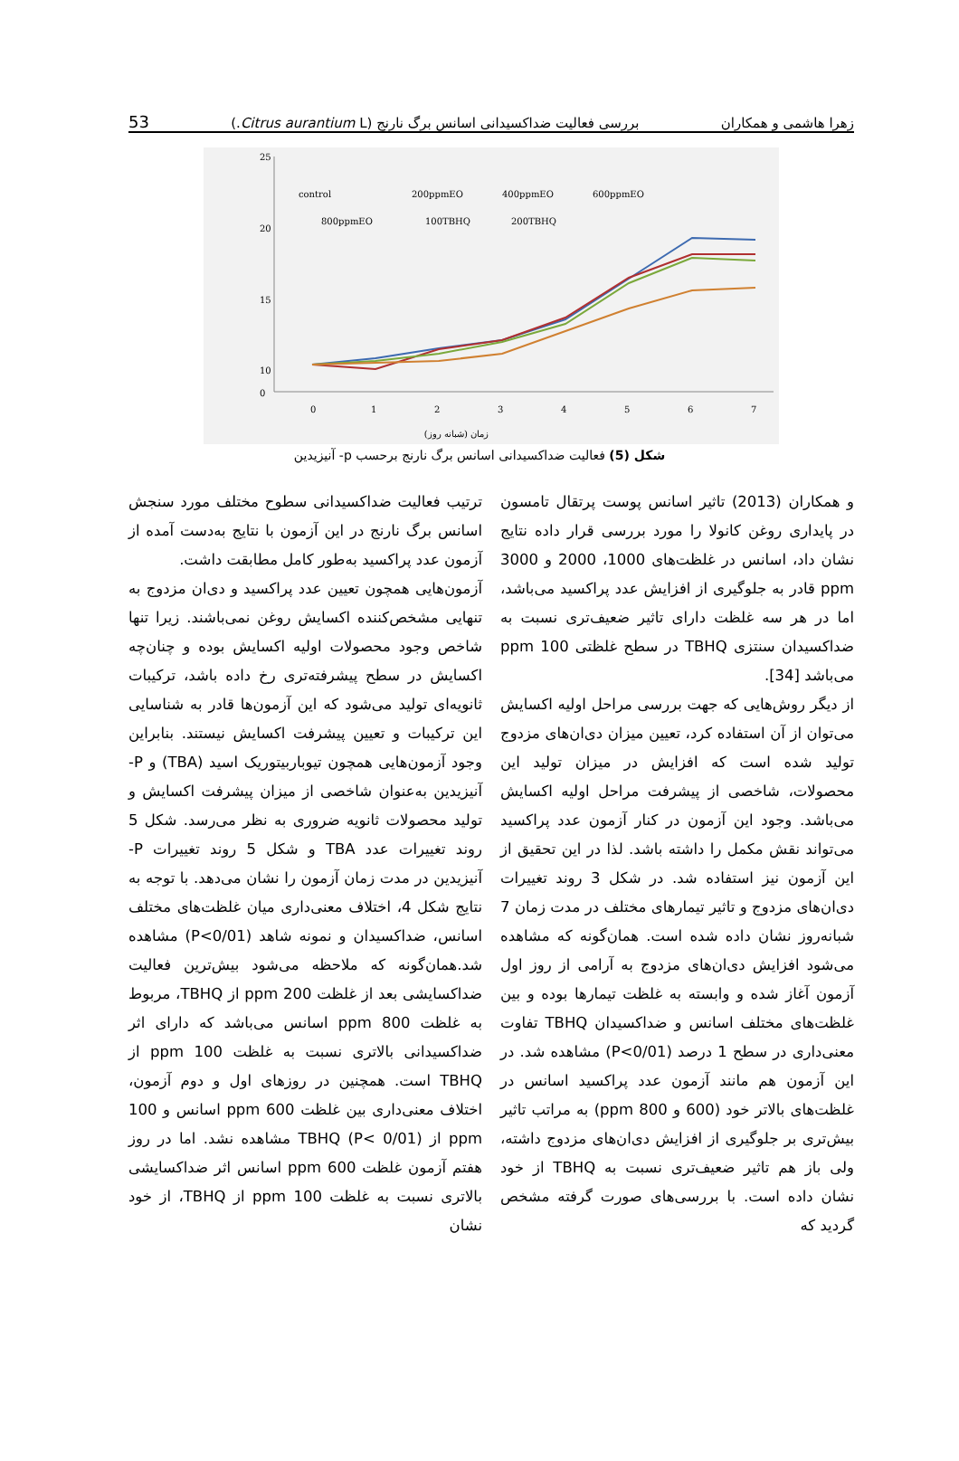53 بررسی فعالیت ضداکسیدانی اسانس برگ نارنج (Citrus aurantium L.) زهرا هاشمی و همکاران
25
20
15
10
0
0
1
2
3
4
5
6
7
control
200ppmEO
400ppmEO
600ppmEO
800ppmEO
100TBHQ
200TBHQ
زمان (شبانه روز)
شکل (5) فعالیت ضداکسیدانی اسانس برگ نارنج برحسب p- آنیزیدین
و همکاران (2013) تاثیر اسانس پوست پرتقال تامسون در پایداری روغن کانولا را مورد بررسی قرار داده نتایج نشان داد، اسانس در غلظت‌های 1000، 2000 و 3000 ppm قادر به جلوگیری از افزایش عدد پراکسید می‌باشد، اما در هر سه غلظت دارای تاثیر ضعیف‌تری نسبت به ضداکسیدان سنتزی TBHQ در سطح غلظتی 100 ppm می‌باشد [34].
از دیگر روش‌هایی که جهت بررسی مراحل اولیه اکسایش می‌توان از آن استفاده کرد، تعیین میزان دی‌ان‌های مزدوج تولید شده است که افزایش در میزان تولید این محصولات، شاخصی از پیشرفت مراحل اولیه اکسایش می‌باشد. وجود این آزمون در کنار آزمون عدد پراکسید می‌تواند نقش مکمل را داشته باشد. لذا در این تحقیق از این آزمون نیز استفاده شد. در شکل 3 روند تغییرات دی‌ان‌های مزدوج و تاثیر تیمارهای مختلف در مدت زمان 7 شبانه‌روز نشان داده شده است. همان‌گونه که مشاهده می‌شود افزایش دی‌ان‌های مزدوج به آرامی از روز اول آزمون آغاز شده و وابسته به غلظت تیمارها بوده و بین غلظت‌های مختلف اسانس و ضداکسیدان TBHQ تفاوت معنی‌داری در سطح 1 درصد (P<0/01) مشاهده شد. در این آزمون هم مانند آزمون عدد پراکسید اسانس در غلظت‌های بالاتر خود (600 و 800 ppm) به مراتب تاثیر بیش‌تری بر جلوگیری از افزایش دی‌ان‌های مزدوج داشته، ولی باز هم تاثیر ضعیف‌تری نسبت به TBHQ از خود نشان داده است. با بررسی‌های صورت گرفته مشخص گردید که
ترتیب فعالیت ضداکسیدانی سطوح مختلف مورد سنجش اسانس برگ نارنج در این آزمون با نتایج به‌دست آمده از آزمون عدد پراکسید به‌طور کامل مطابقت داشت.
آزمون‌هایی همچون تعیین عدد پراکسید و دی‌ان مزدوج به تنهایی مشخص‌کننده اکسایش روغن نمی‌باشند. زیرا تنها شاخص وجود محصولات اولیه اکسایش بوده و چنان‌چه اکسایش در سطح پیشرفته‌تری رخ داده باشد، ترکیبات ثانویه‌ای تولید می‌شود که این آزمون‌ها قادر به شناسایی این ترکیبات و تعیین پیشرفت اکسایش نیستند. بنابراین وجود آزمون‌هایی همچون تیوباربیتوریک اسید (TBA) و P-آنیزیدین به‌عنوان شاخصی از میزان پیشرفت اکسایش و تولید محصولات ثانویه ضروری به نظر می‌رسد. شکل 5 روند تغییرات عدد TBA و شکل 5 روند تغییرات P-آنیزیدین در مدت زمان آزمون را نشان می‌دهد. با توجه به نتایج شکل 4، اختلاف معنی‌داری میان غلظت‌های مختلف اسانس، ضداکسیدان و نمونه شاهد (P<0/01) مشاهده شد.همان‌گونه که ملاحظه می‌شود بیش‌ترین فعالیت ضداکسایشی بعد از غلظت 200 ppm از TBHQ، مربوط به غلظت 800 ppm اسانس می‌باشد که دارای اثر ضداکسیدانی بالاتری نسبت به غلظت 100 ppm از TBHQ است. همچنین در روزهای اول و دوم آزمون، اختلاف معنی‌داری بین غلظت 600 ppm اسانس و 100 ppm از TBHQ (P< 0/01) مشاهده نشد. اما در روز هفتم آزمون غلظت 600 ppm اسانس اثر ضداکسایشی بالاتری نسبت به غلظت 100 ppm از TBHQ، از خود نشان